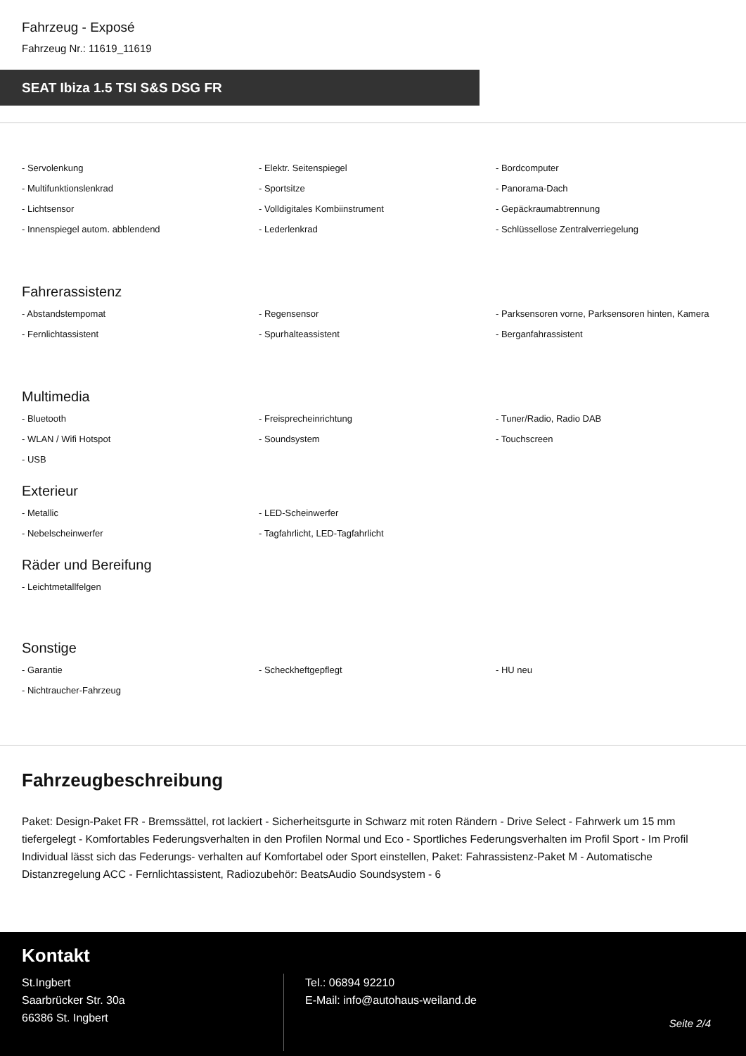Fahrzeug - Exposé
Fahrzeug Nr.: 11619_11619
SEAT Ibiza 1.5 TSI S&S DSG FR
- Servolenkung
- Elektr. Seitenspiegel
- Bordcomputer
- Multifunktionslenkrad
- Sportsitze
- Panorama-Dach
- Lichtsensor
- Volldigitales Kombiinstrument
- Gepäckraumabtrennung
- Innenspiegel autom. abblendend
- Lederlenkrad
- Schlüssellose Zentralverriegelung
Fahrerassistenz
- Abstandstempomat
- Regensensor
- Parksensoren vorne, Parksensoren hinten, Kamera
- Fernlichtassistent
- Spurhalteassistent
- Berganfahrassistent
Multimedia
- Bluetooth
- Freisprecheinrichtung
- Tuner/Radio, Radio DAB
- WLAN / Wifi Hotspot
- Soundsystem
- Touchscreen
- USB
Exterieur
- Metallic
- LED-Scheinwerfer
- Nebelscheinwerfer
- Tagfahrlicht, LED-Tagfahrlicht
Räder und Bereifung
- Leichtmetallfelgen
Sonstige
- Garantie
- Scheckheftgepflegt
- HU neu
- Nichtraucher-Fahrzeug
Fahrzeugbeschreibung
Paket: Design-Paket FR - Bremssättel, rot lackiert - Sicherheitsgurte in Schwarz mit roten Rändern - Drive Select - Fahrwerk um 15 mm tiefergelegt - Komfortables Federungsverhalten in den Profilen Normal und Eco - Sportliches Federungsverhalten im Profil Sport - Im Profil Individual lässt sich das Federungs- verhalten auf Komfortabel oder Sport einstellen, Paket: Fahrassistenz-Paket M - Automatische Distanzregelung ACC - Fernlichtassistent, Radiozubehör: BeatsAudio Soundsystem - 6
Kontakt
St.Ingbert
Saarbrücker Str. 30a
66386 St. Ingbert
Tel.: 06894 92210
E-Mail: info@autohaus-weiland.de
Seite 2/4